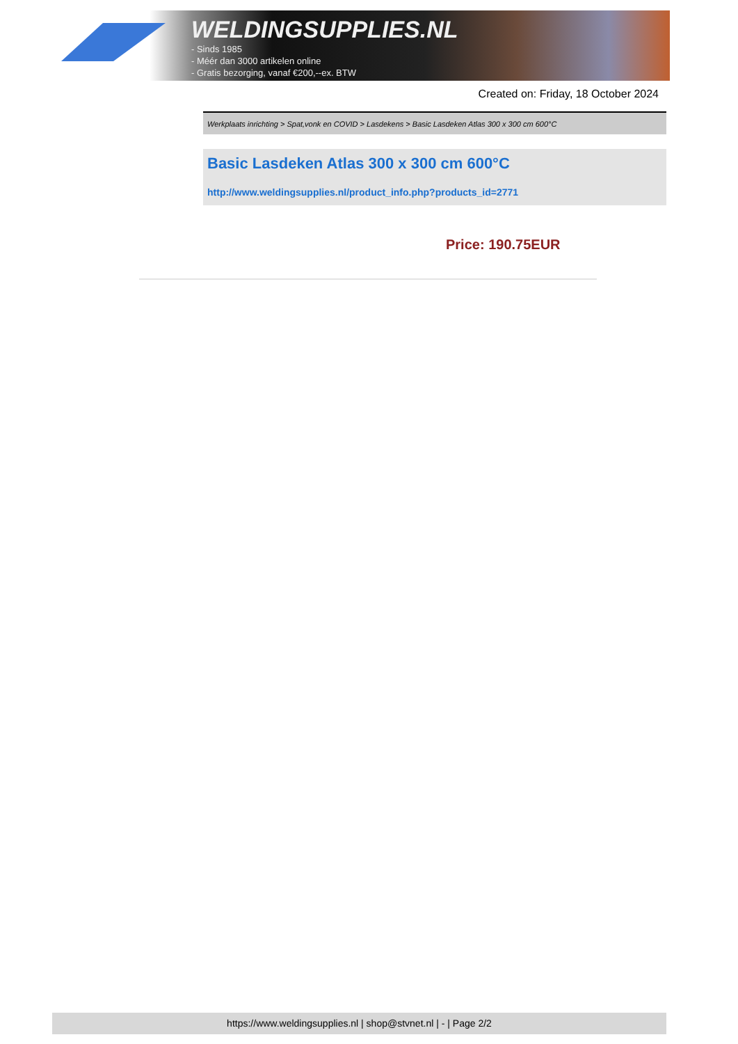WELDINGSUPPLIES.NL
- Sinds 1985
- Méér dan 3000 artikelen online
- Gratis bezorging, vanaf €200,--ex. BTW
Created on: Friday, 18 October 2024
Werkplaats inrichting > Spat,vonk en COVID > Lasdekens > Basic Lasdeken Atlas 300 x 300 cm 600°C
Basic Lasdeken Atlas 300 x 300 cm 600°C
http://www.weldingsupplies.nl/product_info.php?products_id=2771
Price: 190.75EUR
https://www.weldingsupplies.nl | shop@stvnet.nl | - | Page 2/2